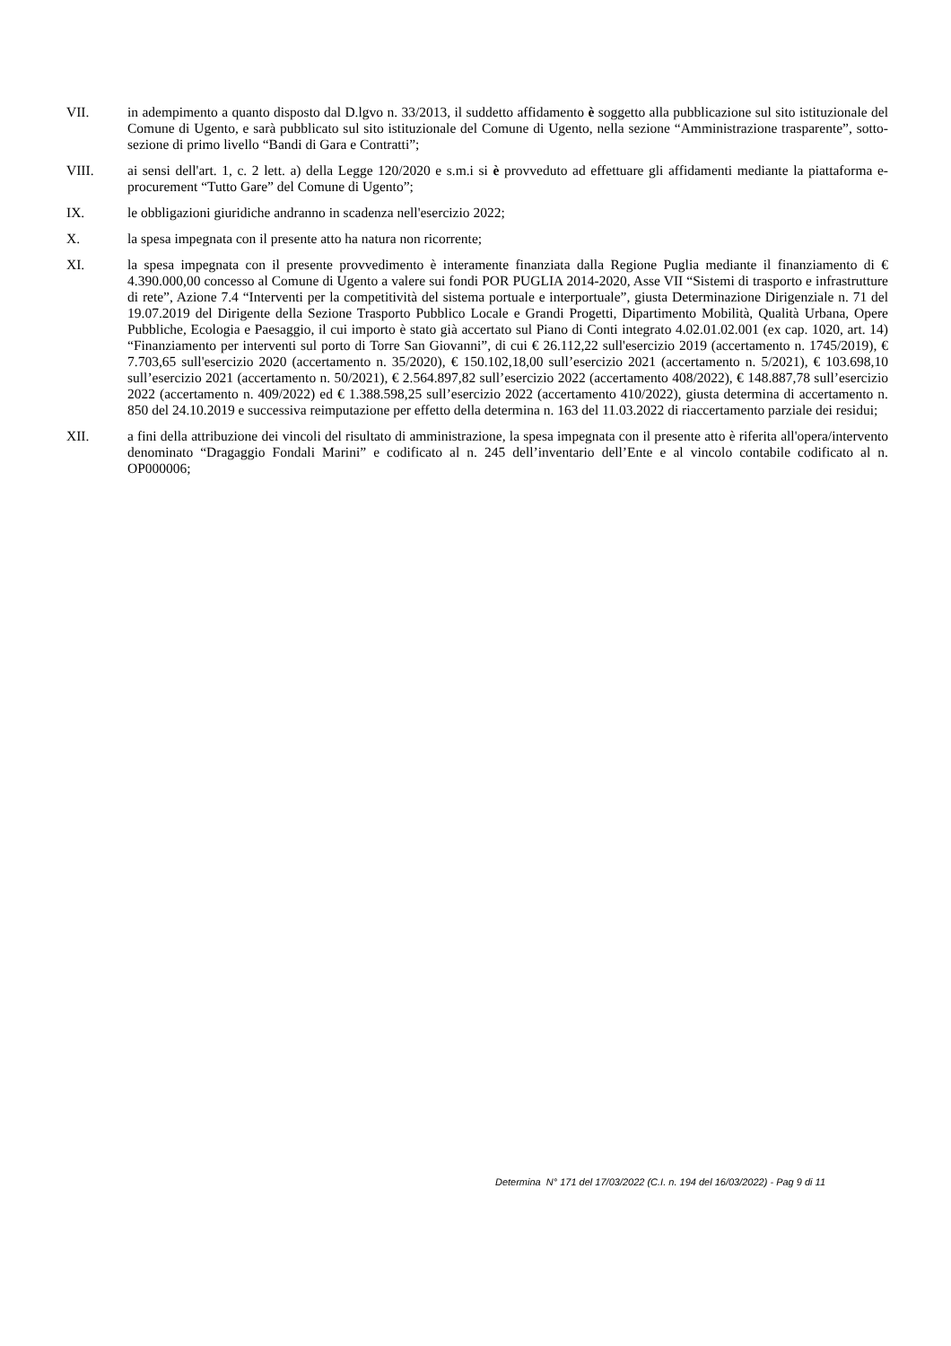VII. in adempimento a quanto disposto dal D.lgvo n. 33/2013, il suddetto affidamento è soggetto alla pubblicazione sul sito istituzionale del Comune di Ugento, e sarà pubblicato sul sito istituzionale del Comune di Ugento, nella sezione “Amministrazione trasparente”, sotto-sezione di primo livello “Bandi di Gara e Contratti”;
VIII. ai sensi dell'art. 1, c. 2 lett. a) della Legge 120/2020 e s.m.i si è provveduto ad effettuare gli affidamenti mediante la piattaforma e-procurement “Tutto Gare” del Comune di Ugento”;
IX. le obbligazioni giuridiche andranno in scadenza nell'esercizio 2022;
X. la spesa impegnata con il presente atto ha natura non ricorrente;
XI. la spesa impegnata con il presente provvedimento è interamente finanziata dalla Regione Puglia mediante il finanziamento di € 4.390.000,00 concesso al Comune di Ugento a valere sui fondi POR PUGLIA 2014-2020, Asse VII “Sistemi di trasporto e infrastrutture di rete”, Azione 7.4 “Interventi per la competitività del sistema portuale e interportuale”, giusta Determinazione Dirigenziale n. 71 del 19.07.2019 del Dirigente della Sezione Trasporto Pubblico Locale e Grandi Progetti, Dipartimento Mobilità, Qualità Urbana, Opere Pubbliche, Ecologia e Paesaggio, il cui importo è stato già accertato sul Piano di Conti integrato 4.02.01.02.001 (ex cap. 1020, art. 14) “Finanziamento per interventi sul porto di Torre San Giovanni”, di cui € 26.112,22 sull'esercizio 2019 (accertamento n. 1745/2019), € 7.703,65 sull'esercizio 2020 (accertamento n. 35/2020), € 150.102,18,00 sull’esercizio 2021 (accertamento n. 5/2021), € 103.698,10 sull’esercizio 2021 (accertamento n. 50/2021), € 2.564.897,82 sull’esercizio 2022 (accertamento 408/2022), € 148.887,78 sull’esercizio 2022 (accertamento n. 409/2022) ed € 1.388.598,25 sull’esercizio 2022 (accertamento 410/2022), giusta determina di accertamento n. 850 del 24.10.2019 e successiva reimputazione per effetto della determina n. 163 del 11.03.2022 di riaccertamento parziale dei residui;
XII. a fini della attribuzione dei vincoli del risultato di amministrazione, la spesa impegnata con il presente atto è riferita all'opera/intervento denominato “Dragaggio Fondali Marini” e codificato al n. 245 dell’inventario dell’Ente e al vincolo contabile codificato al n. OP000006;
Determina N° 171 del 17/03/2022 (C.I. n. 194 del 16/03/2022) - Pag 9 di 11